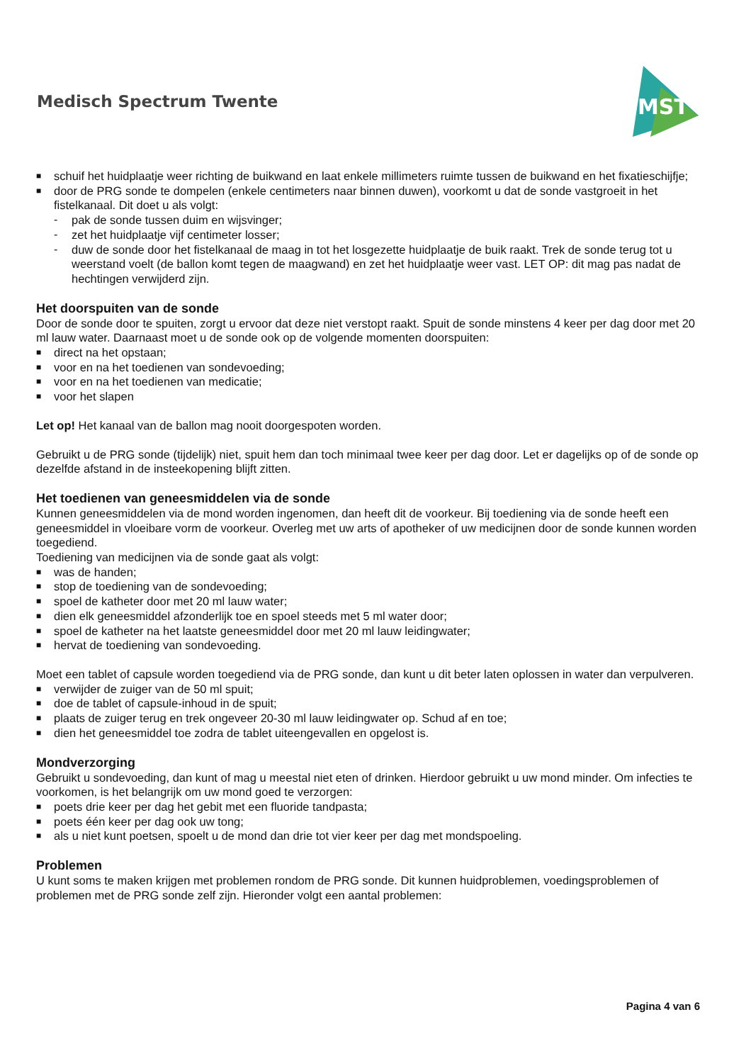Medisch Spectrum Twente
MST
■ schuif het huidplaatje weer richting de buikwand en laat enkele millimeters ruimte tussen de buikwand en het fixatieschijfje;
■ door de PRG sonde te dompelen (enkele centimeters naar binnen duwen), voorkomt u dat de sonde vastgroeit in het fistelkanaal. Dit doet u als volgt:
- pak de sonde tussen duim en wijsvinger;
- zet het huidplaatje vijf centimeter losser;
- duw de sonde door het fistelkanaal de maag in tot het losgezette huidplaatje de buik raakt. Trek de sonde terug tot u weerstand voelt (de ballon komt tegen de maagwand) en zet het huidplaatje weer vast. LET OP: dit mag pas nadat de hechtingen verwijderd zijn.
Het doorspuiten van de sonde
Door de sonde door te spuiten, zorgt u ervoor dat deze niet verstopt raakt. Spuit de sonde minstens 4 keer per dag door met 20 ml lauw water. Daarnaast moet u de sonde ook op de volgende momenten doorspuiten:
■ direct na het opstaan;
■ voor en na het toedienen van sondevoeding;
■ voor en na het toedienen van medicatie;
■ voor het slapen
Let op! Het kanaal van de ballon mag nooit doorgespoten worden.
Gebruikt u de PRG sonde (tijdelijk) niet, spuit hem dan toch minimaal twee keer per dag door. Let er dagelijks op of de sonde op dezelfde afstand in de insteekopening blijft zitten.
Het toedienen van geneesmiddelen via de sonde
Kunnen geneesmiddelen via de mond worden ingenomen, dan heeft dit de voorkeur. Bij toediening via de sonde heeft een geneesmiddel in vloeibare vorm de voorkeur. Overleg met uw arts of apotheker of uw medicijnen door de sonde kunnen worden toegediend.
Toediening van medicijnen via de sonde gaat als volgt:
■ was de handen;
■ stop de toediening van de sondevoeding;
■ spoel de katheter door met 20 ml lauw water;
■ dien elk geneesmiddel afzonderlijk toe en spoel steeds met 5 ml water door;
■ spoel de katheter na het laatste geneesmiddel door met 20 ml lauw leidingwater;
■ hervat de toediening van sondevoeding.
Moet een tablet of capsule worden toegediend via de PRG sonde, dan kunt u dit beter laten oplossen in water dan verpulveren.
■ verwijder de zuiger van de 50 ml spuit;
■ doe de tablet of capsule-inhoud in de spuit;
■ plaats de zuiger terug en trek ongeveer 20-30 ml lauw leidingwater op. Schud af en toe;
■ dien het geneesmiddel toe zodra de tablet uiteengevallen en opgelost is.
Mondverzorging
Gebruikt u sondevoeding, dan kunt of mag u meestal niet eten of drinken. Hierdoor gebruikt u uw mond minder. Om infecties te voorkomen, is het belangrijk om uw mond goed te verzorgen:
■ poets drie keer per dag het gebit met een fluoride tandpasta;
■ poets één keer per dag ook uw tong;
■ als u niet kunt poetsen, spoelt u de mond dan drie tot vier keer per dag met mondspoeling.
Problemen
U kunt soms te maken krijgen met problemen rondom de PRG sonde. Dit kunnen huidproblemen, voedingsproblemen of problemen met de PRG sonde zelf zijn. Hieronder volgt een aantal problemen:
Pagina 4 van 6